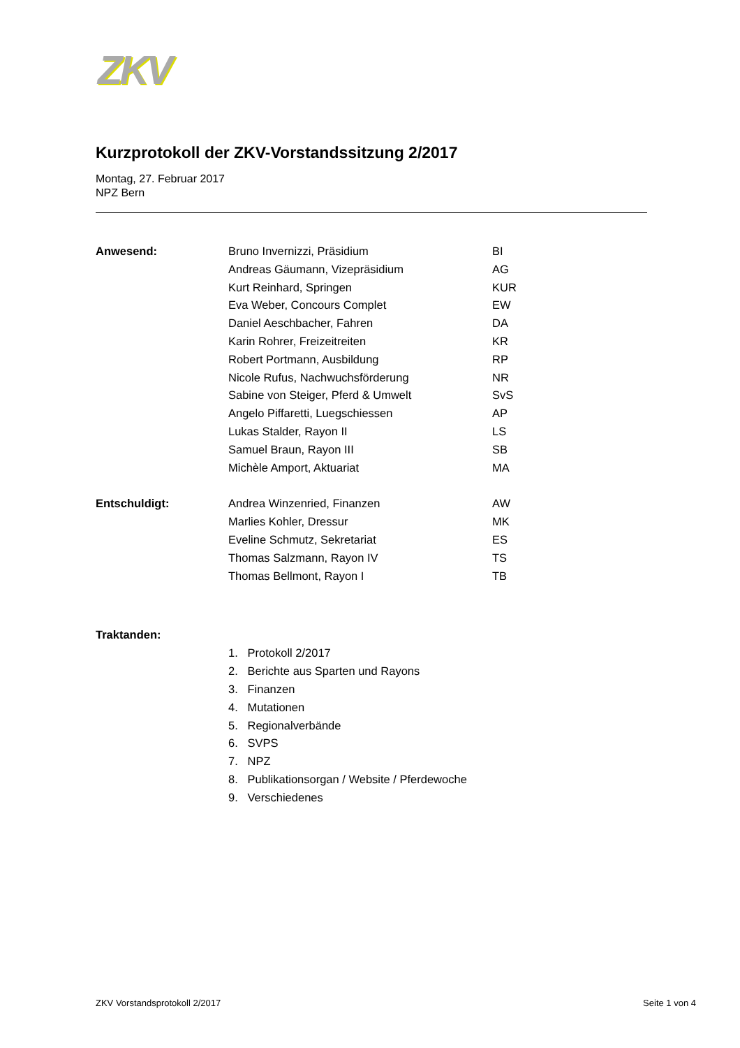ZKV
Kurzprotokoll der ZKV-Vorstandssitzung 2/2017
Montag, 27. Februar 2017
NPZ Bern
| Anwesend: | Bruno Invernizzi, Präsidium | BI |
| | Andreas Gäumann, Vizepräsidium | AG |
| | Kurt Reinhard, Springen | KUR |
| | Eva Weber, Concours Complet | EW |
| | Daniel Aeschbacher, Fahren | DA |
| | Karin Rohrer, Freizeitreiten | KR |
| | Robert Portmann, Ausbildung | RP |
| | Nicole Rufus, Nachwuchsförderung | NR |
| | Sabine von Steiger, Pferd & Umwelt | SvS |
| | Angelo Piffaretti, Luegschiessen | AP |
| | Lukas Stalder, Rayon II | LS |
| | Samuel Braun, Rayon III | SB |
| | Michèle Amport, Aktuariat | MA |
| Entschuldigt: | Andrea Winzenried, Finanzen | AW |
| | Marlies Kohler, Dressur | MK |
| | Eveline Schmutz, Sekretariat | ES |
| | Thomas Salzmann, Rayon IV | TS |
| | Thomas Bellmont, Rayon I | TB |
Traktanden:
1. Protokoll 2/2017
2. Berichte aus Sparten und Rayons
3. Finanzen
4. Mutationen
5. Regionalverbände
6. SVPS
7. NPZ
8. Publikationsorgan / Website / Pferdewoche
9. Verschiedenes
ZKV Vorstandsprotokoll 2/2017 Seite 1 von 4